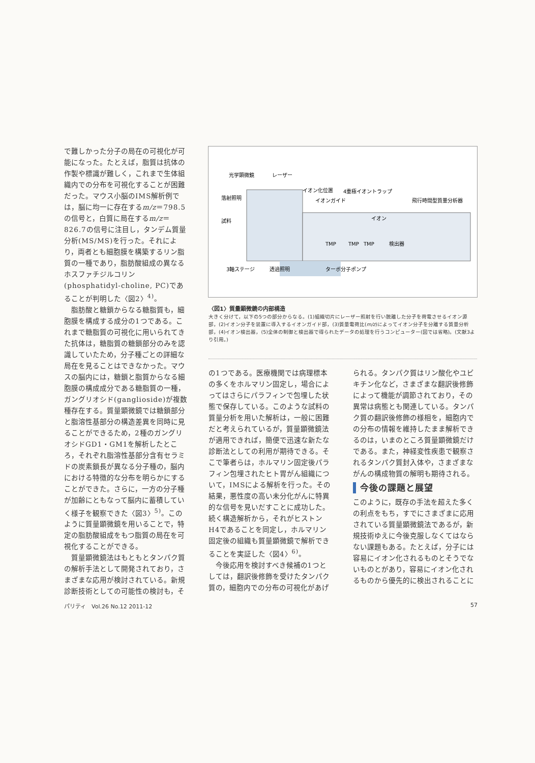で難しかった分子の局在の可視化が可能になった。たとえば，脂質は抗体の作製や標識が難しく，これまで生体組織内での分布を可視化することが困難だった。マウス小脳のIMS解析例では，脳に均一に存在するm/z＝798.5の信号と，白質に局在するm/z＝826.7の信号に注目し，タンデム質量分析(MS/MS)を行った。それにより，両者とも細胞膜を構築するリン脂質の一種であり，脂肪酸組成の異なるホスファチジルコリン(phosphatidyl-choline, PC)であることが判明した〈図2〉<sup>4)</sup>。
脂肪酸と糖鎖からなる糖脂質も，細胞膜を構成する成分の1つである。これまで糖脂質の可視化に用いられてきた抗体は，糖脂質の糖鎖部分のみを認識していたため，分子種ごとの詳細な局在を見ることはできなかった。マウスの脳内には，糖鎖と脂質からなる細胞膜の構成成分である糖脂質の一種，ガングリオシド(ganglioside)が複数種存在する。質量顕微鏡では糖鎖部分と脂溶性基部分の構造差異を同時に見ることができるため，2種のガングリオシドGD1・GM1を解析したところ，それぞれ脂溶性基部分含有セラミドの炭素鎖長が異なる分子種の，脳内における特徴的な分布を明らかにすることができた。さらに，一方の分子種が加齢にともなって脳内に蓄積していく様子を観察できた〈図3〉<sup>5)</sup>。このように質量顕微鏡を用いることで，特定の脂肪酸組成をもつ脂質の局在を可視化することができる。
質量顕微鏡法はもともとタンパク質の解析手法として開発されており，さまざまな応用が検討されている。新規診断技術としての可能性の検討も，そ
光学顕微鏡
レーザー
イオン化位置
4重極イオントラップ
イオンガイド
飛行時間型質量分析器
落射照明
試料
イオン
TMP
TMP
TMP
検出器
3軸ステージ
透過照明
ターボ分子ポンプ
〈図1〉質量顕微鏡の内部構造
大きく分けて，以下の5つの部分からなる。(1)組織切片にレーザー照射を行い脱離した分子を荷電させるイオン源部，(2)イオン分子を装置に導入するイオンガイド部，(3)質量電荷比(m/z)によってイオン分子を分離する質量分析部，(4)イオン検出器，(5)全体の制御と検出器で得られたデータの処理を行うコンピューター(図では省略)。(文献3より引用。)
の1つである。医療機関では病理標本の多くをホルマリン固定し，場合によってはさらにパラフィンで包埋した状態で保存している。このような試料の質量分析を用いた解析は，一般に困難だと考えられているが，質量顕微鏡法が適用できれば，簡便で迅速な新たな診断法としての利用が期待できる。そこで筆者らは，ホルマリン固定後パラフィン包埋されたヒト胃がん組織について，IMSによる解析を行った。その結果，悪性度の高い未分化がんに特異的な信号を見いだすことに成功した。続く構造解析から，それがヒストンH4であることを同定し，ホルマリン固定後の組織も質量顕微鏡で解析できることを実証した〈図4〉<sup>6)</sup>。
今後応用を検討すべき候補の1つとしては，翻訳後修飾を受けたタンパク質の，細胞内での分布の可視化があげ
られる。タンパク質はリン酸化やユビキチン化など，さまざまな翻訳後修飾によって機能が調節されており，その異常は病態とも関連している。タンパク質の翻訳後修飾の様相を，細胞内での分布の情報を維持したまま解析できるのは，いまのところ質量顕微鏡だけである。また，神経変性疾患で観察されるタンパク質封入体や，さまざまながんの構成物質の解明も期待される。
今後の課題と展望
このように，既存の手法を超えた多くの利点をもち，すでにさまざまに応用されている質量顕微鏡法であるが，新規技術ゆえに今後克服しなくてはならない課題もある。たとえば，分子には容易にイオン化されるものとそうでないものとがあり，容易にイオン化されるものから優先的に検出されることに
パリティ　Vol.26 No.12 2011-12 57